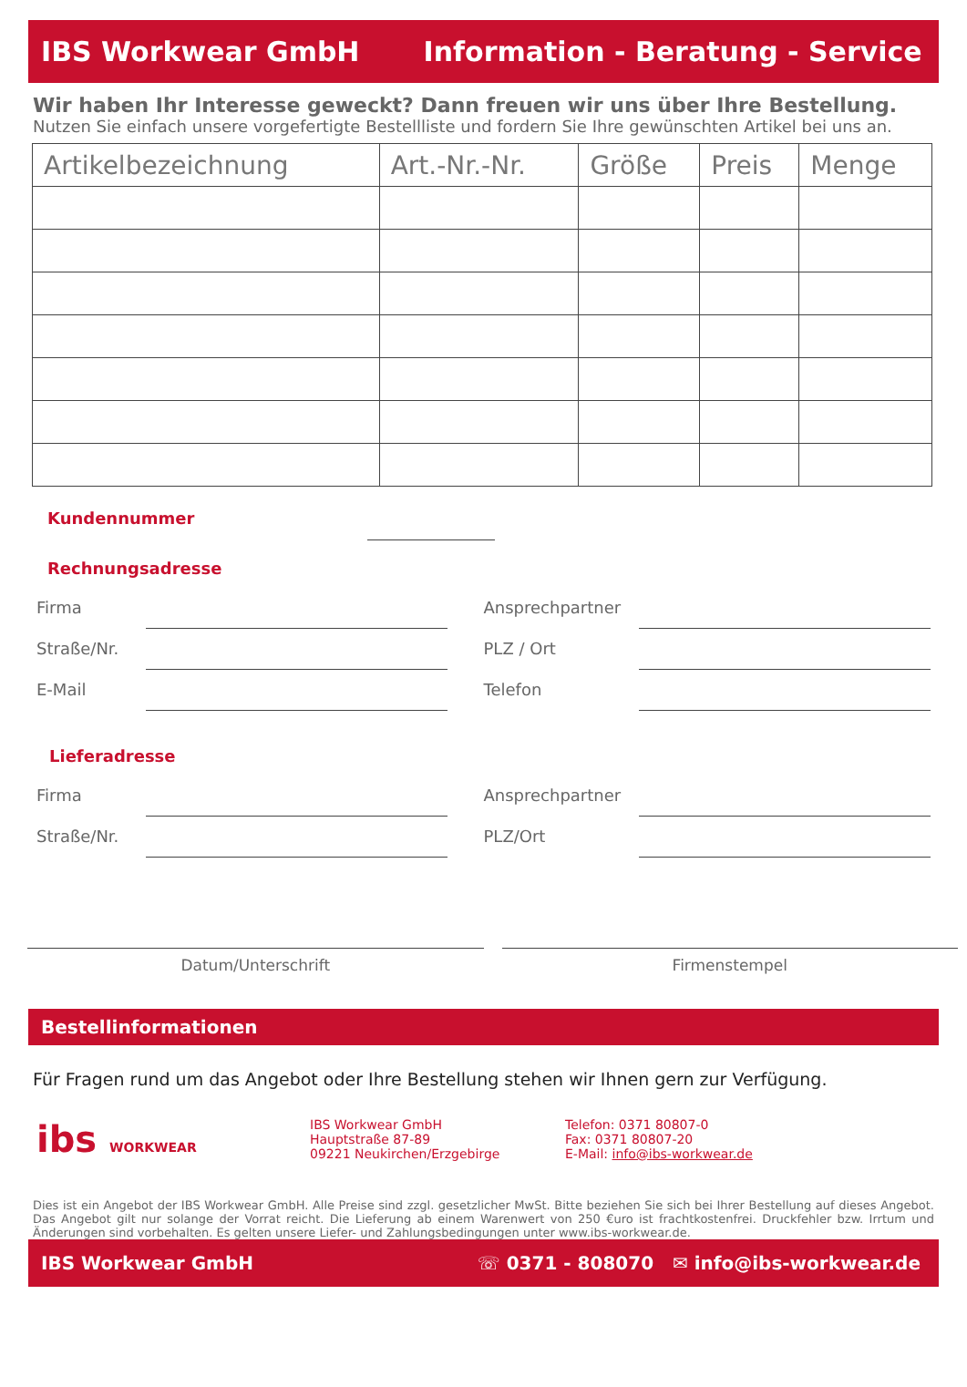IBS Workwear GmbH Information - Beratung - Service
Wir haben Ihr Interesse geweckt? Dann freuen wir uns über Ihre Bestellung.
Nutzen Sie einfach unsere vorgefertigte Bestellliste und fordern Sie Ihre gewünschten Artikel bei uns an.
| Artikelbezeichnung | Art.-Nr.-Nr. | Größe | Preis | Menge |
| --- | --- | --- | --- | --- |
Kundennummer
Rechnungsadresse
Firma
Straße/Nr.
E-Mail
Ansprechpartner
PLZ / Ort
Telefon
Lieferadresse
Firma
Straße/Nr.
Ansprechpartner
PLZ/Ort
Datum/Unterschrift Firmenstempel
Bestellinformationen
Für Fragen rund um das Angebot oder Ihre Bestellung stehen wir Ihnen gern zur Verfügung.
ibs WORKWEAR
IBS Workwear GmbH
Hauptstraße 87-89
09221 Neukirchen/Erzgebirge
Telefon: 0371 80807-0
Fax: 0371 80807-20
E-Mail: info@ibs-workwear.de
Dies ist ein Angebot der IBS Workwear GmbH. Alle Preise sind zzgl. gesetzlicher MwSt. Bitte beziehen Sie sich bei Ihrer Bestellung auf dieses Angebot. Das Angebot gilt nur solange der Vorrat reicht. Die Lieferung ab einem Warenwert von 250 €uro ist frachtkostenfrei. Druckfehler bzw. Irrtum und Änderungen sind vorbehalten. Es gelten unsere Liefer- und Zahlungsbedingungen unter www.ibs-workwear.de.
IBS Workwear GmbH ☏ 0371 - 808070 ✉ info@ibs-workwear.de